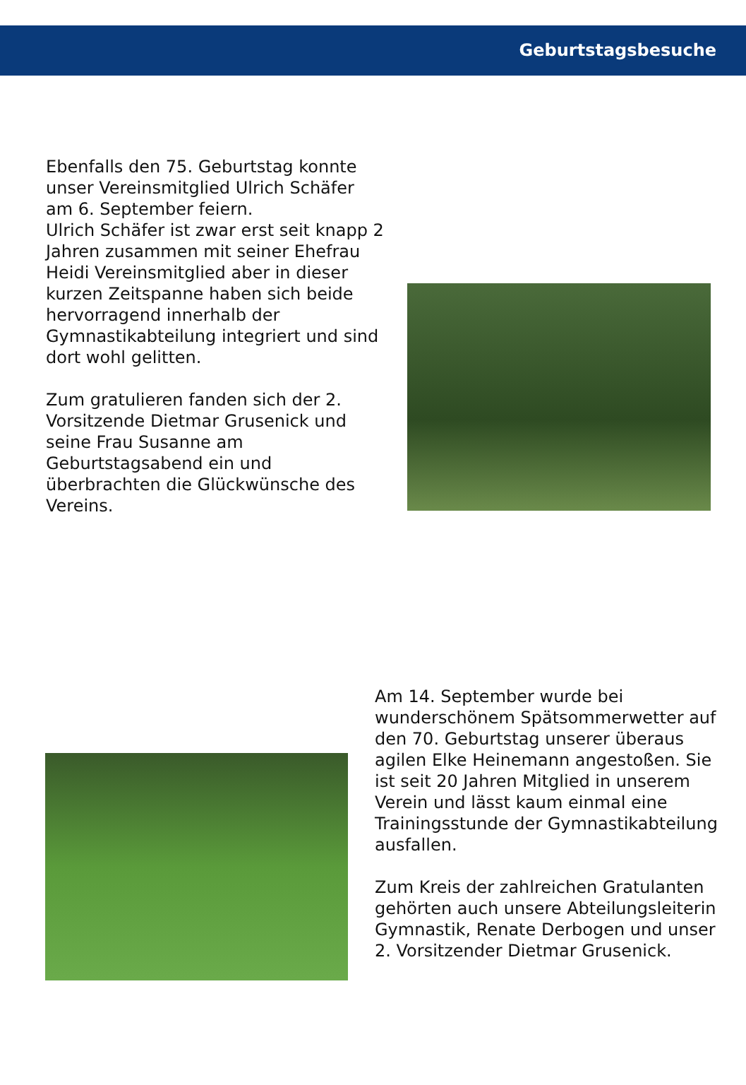Geburtstagsbesuche
Ebenfalls den 75. Geburtstag konnte unser Vereinsmitglied Ulrich Schäfer am 6. September feiern.
Ulrich Schäfer ist zwar erst seit knapp 2 Jahren zusammen mit seiner Ehefrau Heidi Vereinsmitglied aber in dieser kurzen Zeitspanne haben sich beide hervorragend innerhalb der Gymnastikabteilung integriert und sind dort wohl gelitten.
Zum gratulieren fanden sich der 2. Vorsitzende Dietmar Grusenick und seine Frau Susanne am Geburtstagsabend ein und überbrachten die Glückwünsche des Vereins.
Am 14. September wurde bei wunderschönem Spätsommerwetter auf den 70. Geburtstag unserer überaus agilen Elke Heinemann angestoßen. Sie ist seit 20 Jahren Mitglied in unserem Verein und lässt kaum einmal eine Trainingsstunde der Gymnastikabteilung ausfallen.
Zum Kreis der zahlreichen Gratulanten gehörten auch unsere Abteilungsleiterin Gymnastik, Renate Derbogen und unser 2. Vorsitzender Dietmar Grusenick.